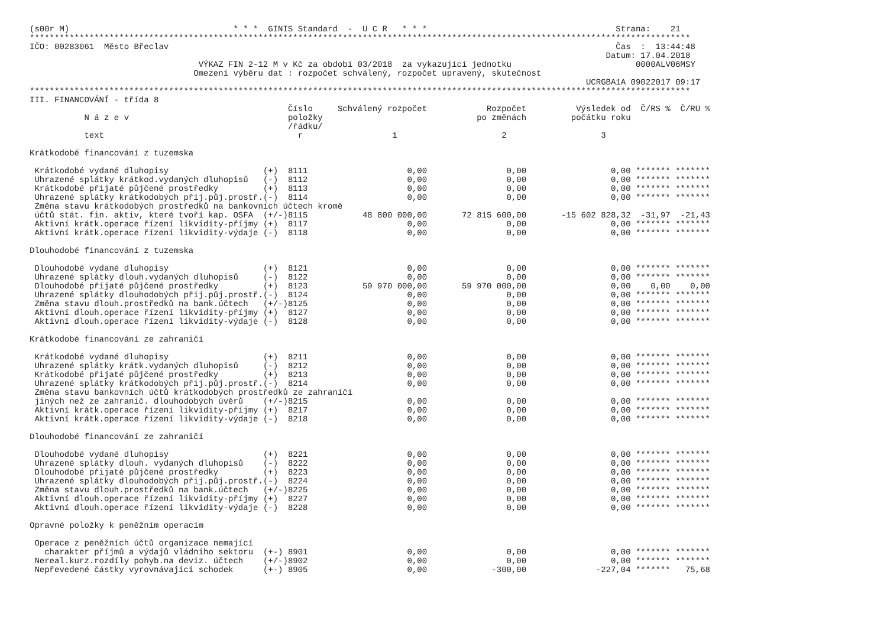(s00r M)                                 * * *  GINIS Standard  -  U C R   * * *                                      Strana:    21
*************************************************************************************************************************************
IČO: 00283061  Město Břeclav                                                                                          Čas  :  13:44:48
                                                                                                                    Datum: 17.04.2018
                                  VÝKAZ FIN 2-12 M v Kč za období 03/2018  za vykazující jednotku                         0000ALV06MSY
                                 Omezení výběru dat : rozpočet schválený, rozpočet upravený, skutečnost
                                                                                                                UCRGBA1A 09022017 09:17
*************************************************************************************************************************************
III. FINANCOVÁNÍ - třída 8
| | | Číslo | Schválený rozpočet | Rozpočet | Výsledek od | Č/RS % | Č/RU % |
| --- | --- | --- | --- | --- | --- | --- | --- |
| N á z e v | | položky | | po změnách | počátku roku | | |
| | | /řádku/ | | | | | |
| text | | r | 1 | 2 | 3 | | |
| Krátkodobé financování z tuzemska | | | | | | | |
| Krátkodobé vydané dluhopisy | (+) | 8111 | 0,00 | 0,00 | 0,00 | ******* | ******* |
| Uhrazené splátky krátkod.vydaných dluhopisů | (-) | 8112 | 0,00 | 0,00 | 0,00 | ******* | ******* |
| Krátkodobé přijaté půjčené prostředky | (+) | 8113 | 0,00 | 0,00 | 0,00 | ******* | ******* |
| Uhrazené splátky krátkodobých přij.půj.prostř. | (-) | 8114 | 0,00 | 0,00 | 0,00 | ******* | ******* |
| Změna stavu krátkodobých prostředků na bankovních účtech kromě | | | | | | | |
| účtů stát. fin. aktiv, které tvoří kap. OSFA | (+/-) | 8115 | 48 800 000,00 | 72 815 600,00 | -15 602 828,32 | -31,97 | -21,43 |
| Aktivní krátk.operace řízení likvidity-příjmy | (+) | 8117 | 0,00 | 0,00 | 0,00 | ******* | ******* |
| Aktivní krátk.operace řízení likvidity-výdaje | (-) | 8118 | 0,00 | 0,00 | 0,00 | ******* | ******* |
| Dlouhodobé financování z tuzemska | | | | | | | |
| Dlouhodobé vydané dluhopisy | (+) | 8121 | 0,00 | 0,00 | 0,00 | ******* | ******* |
| Uhrazené splátky dlouh.vydaných dluhopisů | (-) | 8122 | 0,00 | 0,00 | 0,00 | ******* | ******* |
| Dlouhodobé přijaté půjčené prostředky | (+) | 8123 | 59 970 000,00 | 59 970 000,00 | 0,00 | 0,00 | 0,00 |
| Uhrazené splátky dlouhodobých přij.půj.prostř. | (-) | 8124 | 0,00 | 0,00 | 0,00 | ******* | ******* |
| Změna stavu dlouh.prostředků na bank.účtech | (+/-) | 8125 | 0,00 | 0,00 | 0,00 | ******* | ******* |
| Aktivní dlouh.operace řízení likvidity-příjmy | (+) | 8127 | 0,00 | 0,00 | 0,00 | ******* | ******* |
| Aktivní dlouh.operace řízení likvidity-výdaje | (-) | 8128 | 0,00 | 0,00 | 0,00 | ******* | ******* |
| Krátkodobé financování ze zahraničí | | | | | | | |
| Krátkodobé vydané dluhopisy | (+) | 8211 | 0,00 | 0,00 | 0,00 | ******* | ******* |
| Uhrazené splátky krátk.vydaných dluhopisů | (-) | 8212 | 0,00 | 0,00 | 0,00 | ******* | ******* |
| Krátkodobé přijaté půjčené prostředky | (+) | 8213 | 0,00 | 0,00 | 0,00 | ******* | ******* |
| Uhrazené splátky krátkodobých přij.půj.prostř. | (-) | 8214 | 0,00 | 0,00 | 0,00 | ******* | ******* |
| Změna stavu bankovních účtů krátkodobých prostředků ze zahraničí | | | | | | | |
| jiných než ze zahranič. dlouhodobých úvěrů | (+/-) | 8215 | 0,00 | 0,00 | 0,00 | ******* | ******* |
| Aktivní krátk.operace řízení likvidity-příjmy | (+) | 8217 | 0,00 | 0,00 | 0,00 | ******* | ******* |
| Aktivní krátk.operace řízení likvidity-výdaje | (-) | 8218 | 0,00 | 0,00 | 0,00 | ******* | ******* |
| Dlouhodobé financování ze zahraničí | | | | | | | |
| Dlouhodobé vydané dluhopisy | (+) | 8221 | 0,00 | 0,00 | 0,00 | ******* | ******* |
| Uhrazené splátky dlouh. vydaných dluhopisů | (-) | 8222 | 0,00 | 0,00 | 0,00 | ******* | ******* |
| Dlouhodobé přijaté půjčené prostředky | (+) | 8223 | 0,00 | 0,00 | 0,00 | ******* | ******* |
| Uhrazené splátky dlouhodobých přij.půj.prostř. | (-) | 8224 | 0,00 | 0,00 | 0,00 | ******* | ******* |
| Změna stavu dlouh.prostředků na bank.účtech | (+/-) | 8225 | 0,00 | 0,00 | 0,00 | ******* | ******* |
| Aktivní dlouh.operace řízení likvidity-příjmy | (+) | 8227 | 0,00 | 0,00 | 0,00 | ******* | ******* |
| Aktivní dlouh.operace řízení likvidity-výdaje | (-) | 8228 | 0,00 | 0,00 | 0,00 | ******* | ******* |
| Opravné položky k peněžním operacím | | | | | | | |
| Operace z peněžních účtů organizace nemající | | | | | | | |
| charakter příjmů a výdajů vládního sektoru | (+-) | 8901 | 0,00 | 0,00 | 0,00 | ******* | ******* |
| Nereal.kurz.rozdíly pohyb.na deviz. účtech | (+/-) | 8902 | 0,00 | 0,00 | 0,00 | ******* | ******* |
| Nepřevedené částky vyrovnávající schodek | (+-) | 8905 | 0,00 | -300,00 | -227,04 | ******* | 75,68 |